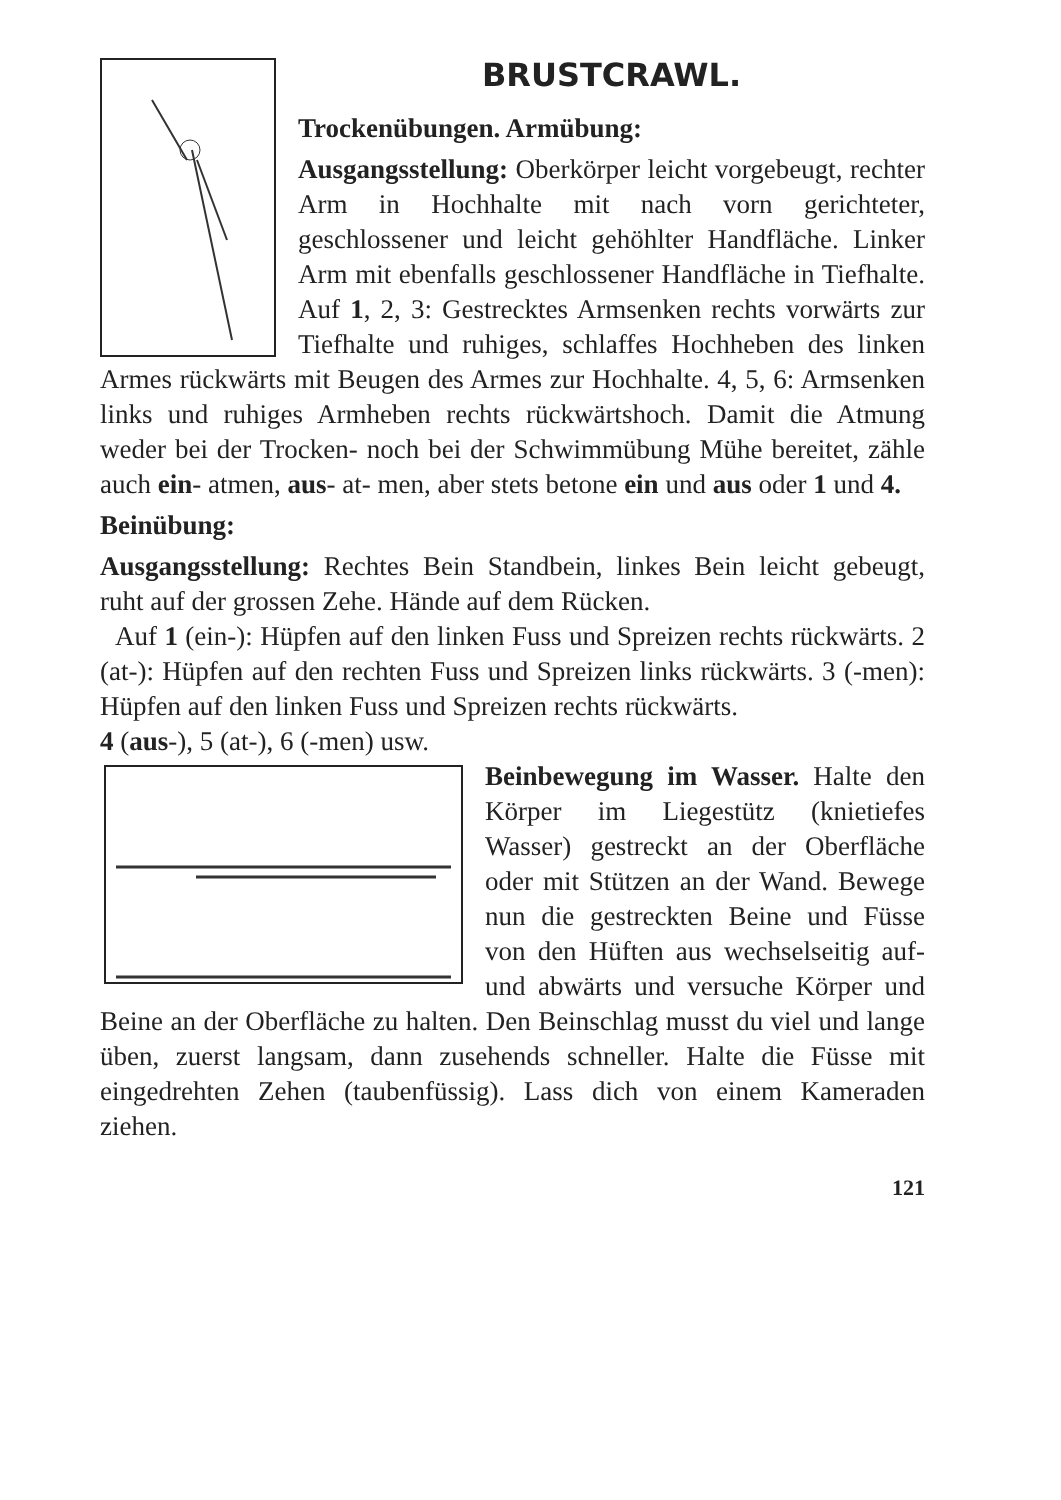BRUSTCRAWL.
Trockenübungen. Armübung:
Ausgangsstellung: Oberkörper leicht vorgebeugt, rechter Arm in Hochhalte mit nach vorn gerichteter, geschlossener und leicht gehöhlter Handfläche. Linker Arm mit ebenfalls geschlossener Handfläche in Tiefhalte. Auf 1, 2, 3: Gestrecktes Armsenken rechts vorwärts zur Tiefhalte und ruhiges, schlaffes Hochheben des linken Armes rückwärts mit Beugen des Armes zur Hochhalte. 4, 5, 6: Armsenken links und ruhiges Armheben rechts rückwärtshoch. Damit die Atmung weder bei der Trocken- noch bei der Schwimmübung Mühe bereitet, zähle auch ein- atmen, aus- at- men, aber stets betone ein und aus oder 1 und 4.
Beinübung:
Ausgangsstellung: Rechtes Bein Standbein, linkes Bein leicht gebeugt, ruht auf der grossen Zehe. Hände auf dem Rücken.
Auf 1 (ein-): Hüpfen auf den linken Fuss und Spreizen rechts rückwärts. 2 (at-): Hüpfen auf den rechten Fuss und Spreizen links rückwärts. 3 (-men): Hüpfen auf den linken Fuss und Spreizen rechts rückwärts.
4 (aus-), 5 (at-), 6 (-men) usw.
Beinbewegung im Wasser. Halte den Körper im Liegestütz (knietiefes Wasser) gestreckt an der Oberfläche oder mit Stützen an der Wand. Bewege nun die gestreckten Beine und Füsse von den Hüften aus wechselseitig auf- und abwärts und versuche Körper und Beine an der Oberfläche zu halten. Den Beinschlag musst du viel und lange üben, zuerst langsam, dann zusehends schneller. Halte die Füsse mit eingedrehten Zehen (taubenfüssig). Lass dich von einem Kameraden ziehen.
121